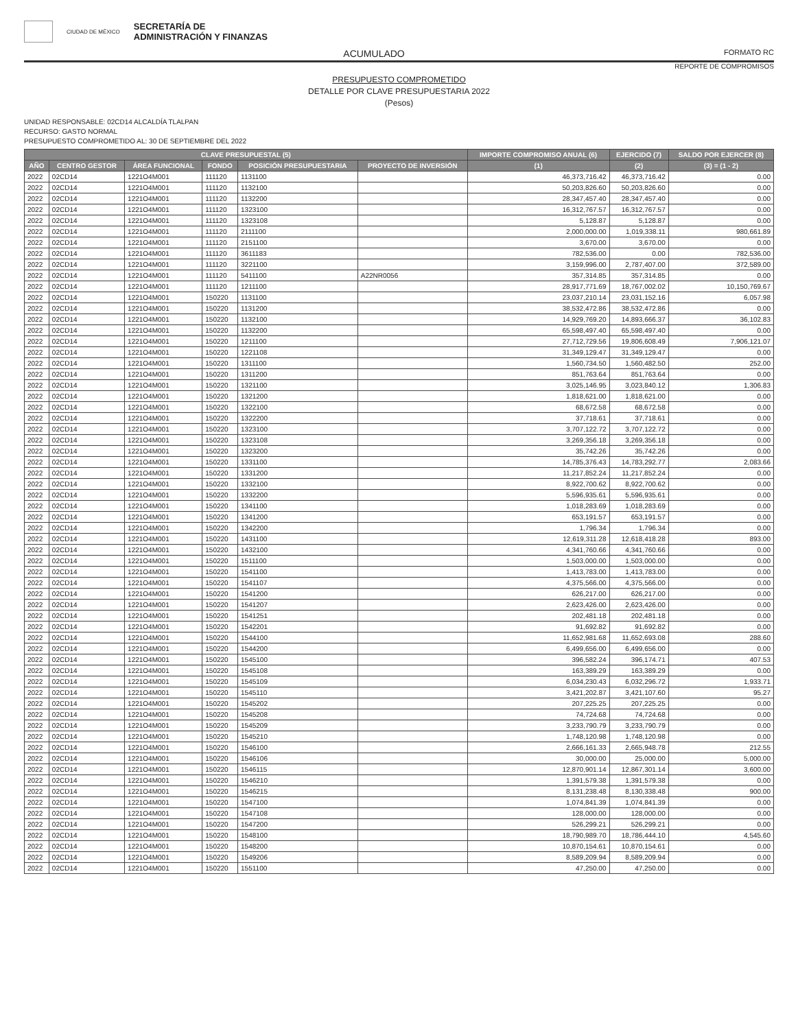CIUDAD DE MÉXICO SECRETARÍA DE
ADMINISTRACIÓN Y FINANZAS
ACUMULADO FORMATO RC
REPORTE DE COMPROMISOS
PRESUPUESTO COMPROMETIDO
DETALLE POR CLAVE PRESUPUESTARIA 2022
(Pesos)
UNIDAD RESPONSABLE: 02CD14 ALCALDÍA TLALPAN
RECURSO: GASTO NORMAL
PRESUPUESTO COMPROMETIDO AL: 30 DE SEPTIEMBRE DEL 2022
| CLAVE PRESUPUESTAL (5) | | | | | | IMPORTE COMPROMISO ANUAL (6) | EJERCIDO (7) | SALDO POR EJERCER (8) |
| --- | --- | --- | --- | --- | --- | --- | --- | --- |
| AÑO | CENTRO GESTOR | ÁREA FUNCIONAL | FONDO | POSICIÓN PRESUPUESTARIA | PROYECTO DE INVERSIÓN | (1) | (2) | (3) = (1 - 2) |
| 2022 | 02CD14 | 1221O4M001 | 111120 | 1131100 | | 46,373,716.42 | 46,373,716.42 | 0.00 |
| 2022 | 02CD14 | 1221O4M001 | 111120 | 1132100 | | 50,203,826.60 | 50,203,826.60 | 0.00 |
| 2022 | 02CD14 | 1221O4M001 | 111120 | 1132200 | | 28,347,457.40 | 28,347,457.40 | 0.00 |
| 2022 | 02CD14 | 1221O4M001 | 111120 | 1323100 | | 16,312,767.57 | 16,312,767.57 | 0.00 |
| 2022 | 02CD14 | 1221O4M001 | 111120 | 1323108 | | 5,128.87 | 5,128.87 | 0.00 |
| 2022 | 02CD14 | 1221O4M001 | 111120 | 2111100 | | 2,000,000.00 | 1,019,338.11 | 980,661.89 |
| 2022 | 02CD14 | 1221O4M001 | 111120 | 2151100 | | 3,670.00 | 3,670.00 | 0.00 |
| 2022 | 02CD14 | 1221O4M001 | 111120 | 3611183 | | 782,536.00 | 0.00 | 782,536.00 |
| 2022 | 02CD14 | 1221O4M001 | 111120 | 3221100 | | 3,159,996.00 | 2,787,407.00 | 372,589.00 |
| 2022 | 02CD14 | 1221O4M001 | 111120 | 5411100 | A22NR0056 | 357,314.85 | 357,314.85 | 0.00 |
| 2022 | 02CD14 | 1221O4M001 | 111120 | 1211100 | | 28,917,771.69 | 18,767,002.02 | 10,150,769.67 |
| 2022 | 02CD14 | 1221O4M001 | 150220 | 1131100 | | 23,037,210.14 | 23,031,152.16 | 6,057.98 |
| 2022 | 02CD14 | 1221O4M001 | 150220 | 1131200 | | 38,532,472.86 | 38,532,472.86 | 0.00 |
| 2022 | 02CD14 | 1221O4M001 | 150220 | 1132100 | | 14,929,769.20 | 14,893,666.37 | 36,102.83 |
| 2022 | 02CD14 | 1221O4M001 | 150220 | 1132200 | | 65,598,497.40 | 65,598,497.40 | 0.00 |
| 2022 | 02CD14 | 1221O4M001 | 150220 | 1211100 | | 27,712,729.56 | 19,806,608.49 | 7,906,121.07 |
| 2022 | 02CD14 | 1221O4M001 | 150220 | 1221108 | | 31,349,129.47 | 31,349,129.47 | 0.00 |
| 2022 | 02CD14 | 1221O4M001 | 150220 | 1311100 | | 1,560,734.50 | 1,560,482.50 | 252.00 |
| 2022 | 02CD14 | 1221O4M001 | 150220 | 1311200 | | 851,763.64 | 851,763.64 | 0.00 |
| 2022 | 02CD14 | 1221O4M001 | 150220 | 1321100 | | 3,025,146.95 | 3,023,840.12 | 1,306.83 |
| 2022 | 02CD14 | 1221O4M001 | 150220 | 1321200 | | 1,818,621.00 | 1,818,621.00 | 0.00 |
| 2022 | 02CD14 | 1221O4M001 | 150220 | 1322100 | | 68,672.58 | 68,672.58 | 0.00 |
| 2022 | 02CD14 | 1221O4M001 | 150220 | 1322200 | | 37,718.61 | 37,718.61 | 0.00 |
| 2022 | 02CD14 | 1221O4M001 | 150220 | 1323100 | | 3,707,122.72 | 3,707,122.72 | 0.00 |
| 2022 | 02CD14 | 1221O4M001 | 150220 | 1323108 | | 3,269,356.18 | 3,269,356.18 | 0.00 |
| 2022 | 02CD14 | 1221O4M001 | 150220 | 1323200 | | 35,742.26 | 35,742.26 | 0.00 |
| 2022 | 02CD14 | 1221O4M001 | 150220 | 1331100 | | 14,785,376.43 | 14,783,292.77 | 2,083.66 |
| 2022 | 02CD14 | 1221O4M001 | 150220 | 1331200 | | 11,217,852.24 | 11,217,852.24 | 0.00 |
| 2022 | 02CD14 | 1221O4M001 | 150220 | 1332100 | | 8,922,700.62 | 8,922,700.62 | 0.00 |
| 2022 | 02CD14 | 1221O4M001 | 150220 | 1332200 | | 5,596,935.61 | 5,596,935.61 | 0.00 |
| 2022 | 02CD14 | 1221O4M001 | 150220 | 1341100 | | 1,018,283.69 | 1,018,283.69 | 0.00 |
| 2022 | 02CD14 | 1221O4M001 | 150220 | 1341200 | | 653,191.57 | 653,191.57 | 0.00 |
| 2022 | 02CD14 | 1221O4M001 | 150220 | 1342200 | | 1,796.34 | 1,796.34 | 0.00 |
| 2022 | 02CD14 | 1221O4M001 | 150220 | 1431100 | | 12,619,311.28 | 12,618,418.28 | 893.00 |
| 2022 | 02CD14 | 1221O4M001 | 150220 | 1432100 | | 4,341,760.66 | 4,341,760.66 | 0.00 |
| 2022 | 02CD14 | 1221O4M001 | 150220 | 1511100 | | 1,503,000.00 | 1,503,000.00 | 0.00 |
| 2022 | 02CD14 | 1221O4M001 | 150220 | 1541100 | | 1,413,783.00 | 1,413,783.00 | 0.00 |
| 2022 | 02CD14 | 1221O4M001 | 150220 | 1541107 | | 4,375,566.00 | 4,375,566.00 | 0.00 |
| 2022 | 02CD14 | 1221O4M001 | 150220 | 1541200 | | 626,217.00 | 626,217.00 | 0.00 |
| 2022 | 02CD14 | 1221O4M001 | 150220 | 1541207 | | 2,623,426.00 | 2,623,426.00 | 0.00 |
| 2022 | 02CD14 | 1221O4M001 | 150220 | 1541251 | | 202,481.18 | 202,481.18 | 0.00 |
| 2022 | 02CD14 | 1221O4M001 | 150220 | 1542201 | | 91,692.82 | 91,692.82 | 0.00 |
| 2022 | 02CD14 | 1221O4M001 | 150220 | 1544100 | | 11,652,981.68 | 11,652,693.08 | 288.60 |
| 2022 | 02CD14 | 1221O4M001 | 150220 | 1544200 | | 6,499,656.00 | 6,499,656.00 | 0.00 |
| 2022 | 02CD14 | 1221O4M001 | 150220 | 1545100 | | 396,582.24 | 396,174.71 | 407.53 |
| 2022 | 02CD14 | 1221O4M001 | 150220 | 1545108 | | 163,389.29 | 163,389.29 | 0.00 |
| 2022 | 02CD14 | 1221O4M001 | 150220 | 1545109 | | 6,034,230.43 | 6,032,296.72 | 1,933.71 |
| 2022 | 02CD14 | 1221O4M001 | 150220 | 1545110 | | 3,421,202.87 | 3,421,107.60 | 95.27 |
| 2022 | 02CD14 | 1221O4M001 | 150220 | 1545202 | | 207,225.25 | 207,225.25 | 0.00 |
| 2022 | 02CD14 | 1221O4M001 | 150220 | 1545208 | | 74,724.68 | 74,724.68 | 0.00 |
| 2022 | 02CD14 | 1221O4M001 | 150220 | 1545209 | | 3,233,790.79 | 3,233,790.79 | 0.00 |
| 2022 | 02CD14 | 1221O4M001 | 150220 | 1545210 | | 1,748,120.98 | 1,748,120.98 | 0.00 |
| 2022 | 02CD14 | 1221O4M001 | 150220 | 1546100 | | 2,666,161.33 | 2,665,948.78 | 212.55 |
| 2022 | 02CD14 | 1221O4M001 | 150220 | 1546106 | | 30,000.00 | 25,000.00 | 5,000.00 |
| 2022 | 02CD14 | 1221O4M001 | 150220 | 1546115 | | 12,870,901.14 | 12,867,301.14 | 3,600.00 |
| 2022 | 02CD14 | 1221O4M001 | 150220 | 1546210 | | 1,391,579.38 | 1,391,579.38 | 0.00 |
| 2022 | 02CD14 | 1221O4M001 | 150220 | 1546215 | | 8,131,238.48 | 8,130,338.48 | 900.00 |
| 2022 | 02CD14 | 1221O4M001 | 150220 | 1547100 | | 1,074,841.39 | 1,074,841.39 | 0.00 |
| 2022 | 02CD14 | 1221O4M001 | 150220 | 1547108 | | 128,000.00 | 128,000.00 | 0.00 |
| 2022 | 02CD14 | 1221O4M001 | 150220 | 1547200 | | 526,299.21 | 526,299.21 | 0.00 |
| 2022 | 02CD14 | 1221O4M001 | 150220 | 1548100 | | 18,790,989.70 | 18,786,444.10 | 4,545.60 |
| 2022 | 02CD14 | 1221O4M001 | 150220 | 1548200 | | 10,870,154.61 | 10,870,154.61 | 0.00 |
| 2022 | 02CD14 | 1221O4M001 | 150220 | 1549206 | | 8,589,209.94 | 8,589,209.94 | 0.00 |
| 2022 | 02CD14 | 1221O4M001 | 150220 | 1551100 | | 47,250.00 | 47,250.00 | 0.00 |